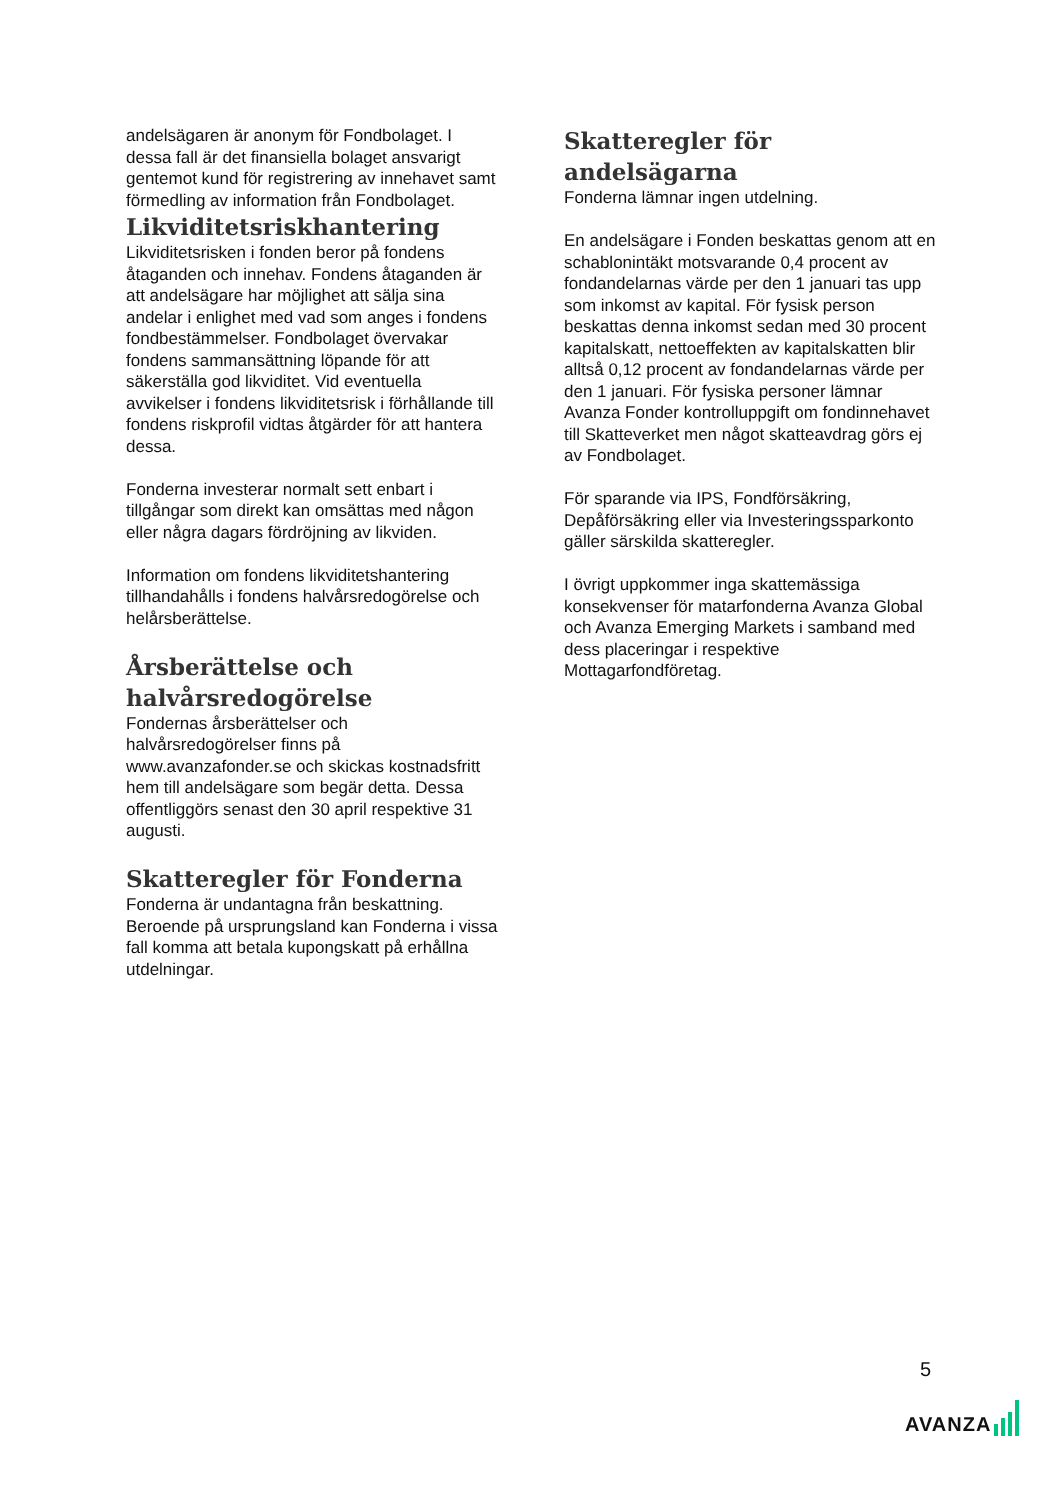andelsägaren är anonym för Fondbolaget. I dessa fall är det finansiella bolaget ansvarigt gentemot kund för registrering av innehavet samt förmedling av information från Fondbolaget.
Likviditetsriskhantering
Likviditetsrisken i fonden beror på fondens åtaganden och innehav. Fondens åtaganden är att andelsägare har möjlighet att sälja sina andelar i enlighet med vad som anges i fondens fondbestämmelser. Fondbolaget övervakar fondens sammansättning löpande för att säkerställa god likviditet. Vid eventuella avvikelser i fondens likviditetsrisk i förhållande till fondens riskprofil vidtas åtgärder för att hantera dessa.
Fonderna investerar normalt sett enbart i tillgångar som direkt kan omsättas med någon eller några dagars fördröjning av likviden.
Information om fondens likviditetshantering tillhandahålls i fondens halvårsredogörelse och helårsberättelse.
Årsberättelse och halvårsredogörelse
Fondernas årsberättelser och halvårsredogörelser finns på www.avanzafonder.se och skickas kostnadsfritt hem till andelsägare som begär detta. Dessa offentliggörs senast den 30 april respektive 31 augusti.
Skatteregler för Fonderna
Fonderna är undantagna från beskattning. Beroende på ursprungsland kan Fonderna i vissa fall komma att betala kupongskatt på erhållna utdelningar.
Skatteregler för andelsägarna
Fonderna lämnar ingen utdelning.
En andelsägare i Fonden beskattas genom att en schablonintäkt motsvarande 0,4 procent av fondandelarnas värde per den 1 januari tas upp som inkomst av kapital. För fysisk person beskattas denna inkomst sedan med 30 procent kapitalskatt, nettoeffekten av kapitalskatten blir alltså 0,12 procent av fondandelarnas värde per den 1 januari. För fysiska personer lämnar Avanza Fonder kontrolluppgift om fondinnehavet till Skatteverket men något skatteavdrag görs ej av Fondbolaget.
För sparande via IPS, Fondförsäkring, Depåförsäkring eller via Investeringssparkonto gäller särskilda skatteregler.
I övrigt uppkommer inga skattemässiga konsekvenser för matarfonderna Avanza Global och Avanza Emerging Markets i samband med dess placeringar i respektive Mottagarfondföretag.
5
AVANZA